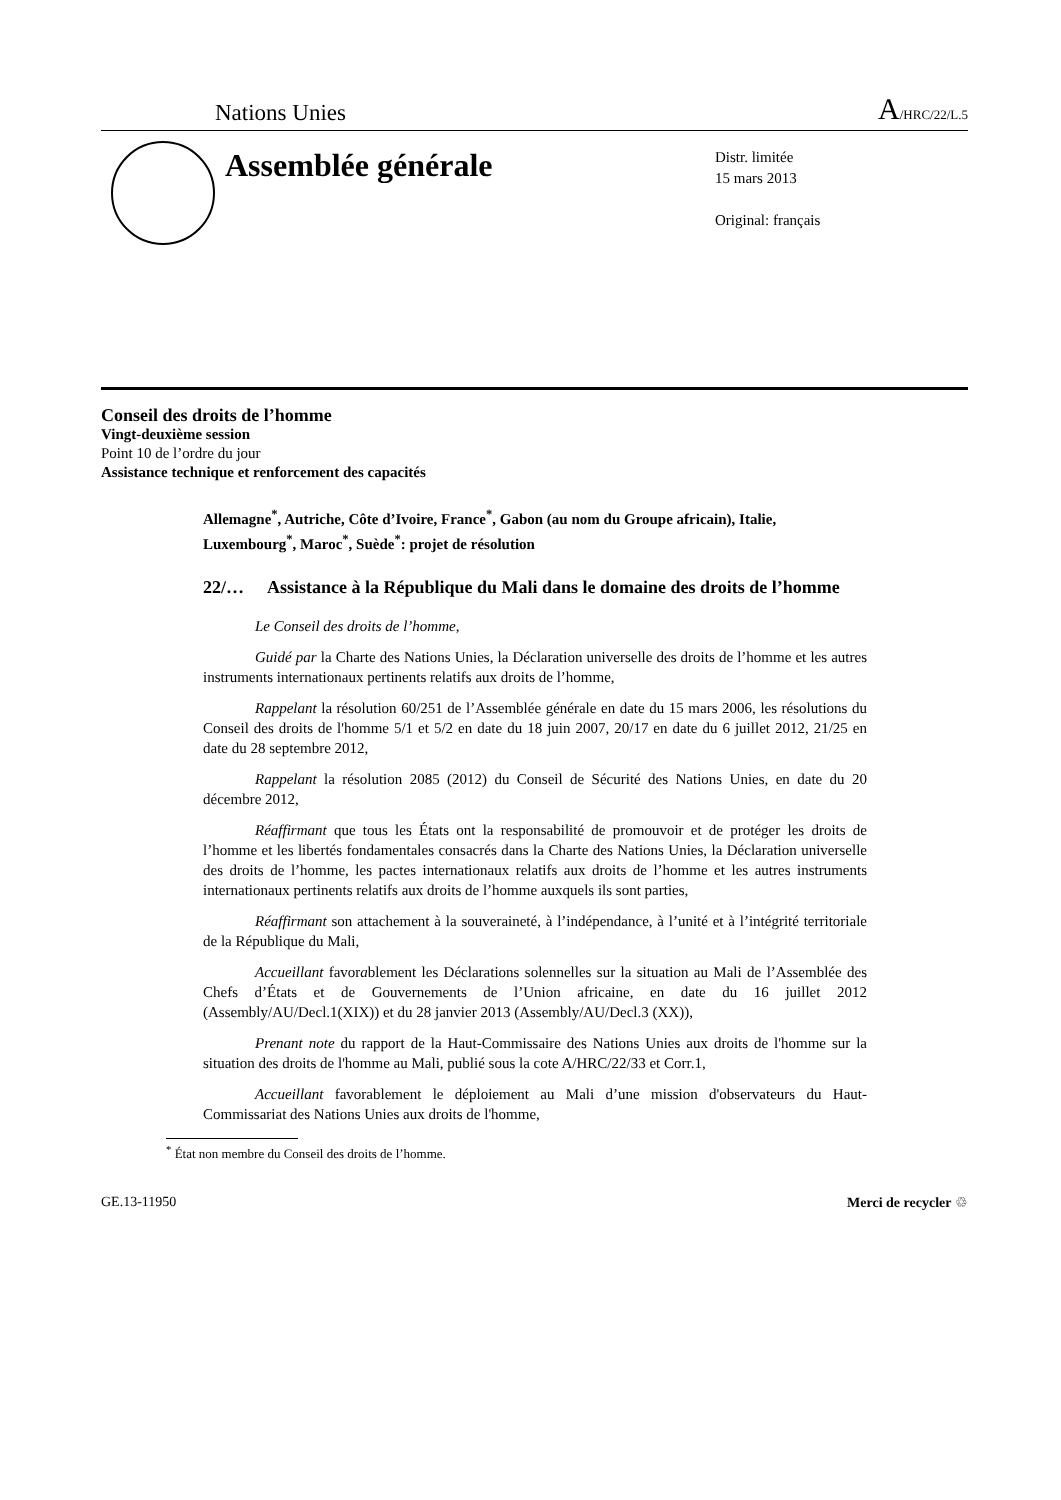Nations Unies A/HRC/22/L.5
Assemblée générale
Distr. limitée
15 mars 2013
Original: français
Conseil des droits de l’homme
Vingt-deuxième session
Point 10 de l’ordre du jour
Assistance technique et renforcement des capacités
Allemagne<sup>*</sup>, Autriche, Côte d’Ivoire, France<sup>*</sup>, Gabon (au nom du Groupe africain), Italie, Luxembourg<sup>*</sup>, Maroc<sup>*</sup>, Suède<sup>*</sup>: projet de résolution
22/… Assistance à la République du Mali dans le domaine des droits de l’homme
Le Conseil des droits de l’homme,
Guidé par la Charte des Nations Unies, la Déclaration universelle des droits de l’homme et les autres instruments internationaux pertinents relatifs aux droits de l’homme,
Rappelant la résolution 60/251 de l’Assemblée générale en date du 15 mars 2006, les résolutions du Conseil des droits de l'homme 5/1 et 5/2 en date du 18 juin 2007, 20/17 en date du 6 juillet 2012, 21/25 en date du 28 septembre 2012,
Rappelant la résolution 2085 (2012) du Conseil de Sécurité des Nations Unies, en date du 20 décembre 2012,
Réaffirmant que tous les États ont la responsabilité de promouvoir et de protéger les droits de l’homme et les libertés fondamentales consacrés dans la Charte des Nations Unies, la Déclaration universelle des droits de l’homme, les pactes internationaux relatifs aux droits de l’homme et les autres instruments internationaux pertinents relatifs aux droits de l’homme auxquels ils sont parties,
Réaffirmant son attachement à la souveraineté, à l’indépendance, à l’unité et à l’intégrité territoriale de la République du Mali,
Accueillant favorablement les Déclarations solennelles sur la situation au Mali de l’Assemblée des Chefs d’États et de Gouvernements de l’Union africaine, en date du 16 juillet 2012 (Assembly/AU/Decl.1(XIX)) et du 28 janvier 2013 (Assembly/AU/Decl.3 (XX)),
Prenant note du rapport de la Haut-Commissaire des Nations Unies aux droits de l'homme sur la situation des droits de l'homme au Mali, publié sous la cote A/HRC/22/33 et Corr.1,
Accueillant favorablement le déploiement au Mali d’une mission d'observateurs du Haut-Commissariat des Nations Unies aux droits de l'homme,
<sup>*</sup> État non membre du Conseil des droits de l’homme.
GE.13-11950 Merci de recycler ♲